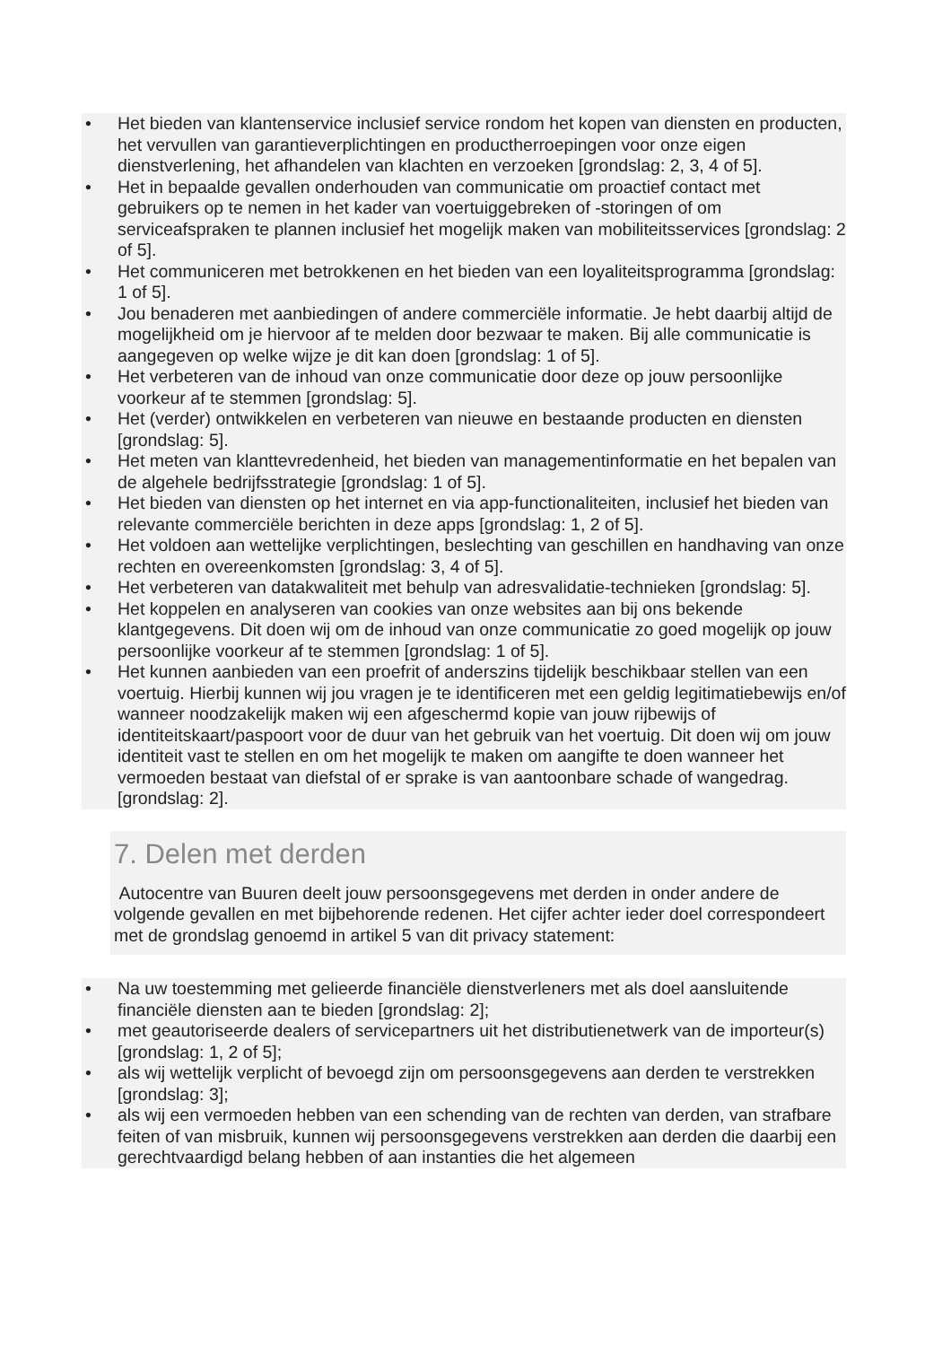• Het bieden van klantenservice inclusief service rondom het kopen van diensten en producten, het vervullen van garantieverplichtingen en productherroepingen voor onze eigen dienstverlening, het afhandelen van klachten en verzoeken [grondslag: 2, 3, 4 of 5].
• Het in bepaalde gevallen onderhouden van communicatie om proactief contact met gebruikers op te nemen in het kader van voertuiggebreken of -storingen of om serviceafspraken te plannen inclusief het mogelijk maken van mobiliteitsservices [grondslag: 2 of 5].
• Het communiceren met betrokkenen en het bieden van een loyaliteitsprogramma [grondslag: 1 of 5].
• Jou benaderen met aanbiedingen of andere commerciële informatie. Je hebt daarbij altijd de mogelijkheid om je hiervoor af te melden door bezwaar te maken. Bij alle communicatie is aangegeven op welke wijze je dit kan doen [grondslag: 1 of 5].
• Het verbeteren van de inhoud van onze communicatie door deze op jouw persoonlijke voorkeur af te stemmen [grondslag: 5].
• Het (verder) ontwikkelen en verbeteren van nieuwe en bestaande producten en diensten [grondslag: 5].
• Het meten van klanttevredenheid, het bieden van managementinformatie en het bepalen van de algehele bedrijfsstrategie [grondslag: 1 of 5].
• Het bieden van diensten op het internet en via app-functionaliteiten, inclusief het bieden van relevante commerciële berichten in deze apps [grondslag: 1, 2 of 5].
• Het voldoen aan wettelijke verplichtingen, beslechting van geschillen en handhaving van onze rechten en overeenkomsten [grondslag: 3, 4 of 5].
• Het verbeteren van datakwaliteit met behulp van adresvalidatie-technieken [grondslag: 5].
• Het koppelen en analyseren van cookies van onze websites aan bij ons bekende klantgegevens. Dit doen wij om de inhoud van onze communicatie zo goed mogelijk op jouw persoonlijke voorkeur af te stemmen [grondslag: 1 of 5].
• Het kunnen aanbieden van een proefrit of anderszins tijdelijk beschikbaar stellen van een voertuig. Hierbij kunnen wij jou vragen je te identificeren met een geldig legitimatiebewijs en/of wanneer noodzakelijk maken wij een afgeschermd kopie van jouw rijbewijs of identiteitskaart/paspoort voor de duur van het gebruik van het voertuig. Dit doen wij om jouw identiteit vast te stellen en om het mogelijk te maken om aangifte te doen wanneer het vermoeden bestaat van diefstal of er sprake is van aantoonbare schade of wangedrag. [grondslag: 2].
7. Delen met derden
Autocentre van Buuren deelt jouw persoonsgegevens met derden in onder andere de volgende gevallen en met bijbehorende redenen. Het cijfer achter ieder doel correspondeert met de grondslag genoemd in artikel 5 van dit privacy statement:
• Na uw toestemming met gelieerde financiële dienstverleners met als doel aansluitende financiële diensten aan te bieden [grondslag: 2];
• met geautoriseerde dealers of servicepartners uit het distributienetwerk van de importeur(s) [grondslag: 1, 2 of 5];
• als wij wettelijk verplicht of bevoegd zijn om persoonsgegevens aan derden te verstrekken [grondslag: 3];
• als wij een vermoeden hebben van een schending van de rechten van derden, van strafbare feiten of van misbruik, kunnen wij persoonsgegevens verstrekken aan derden die daarbij een gerechtvaardigd belang hebben of aan instanties die het algemeen